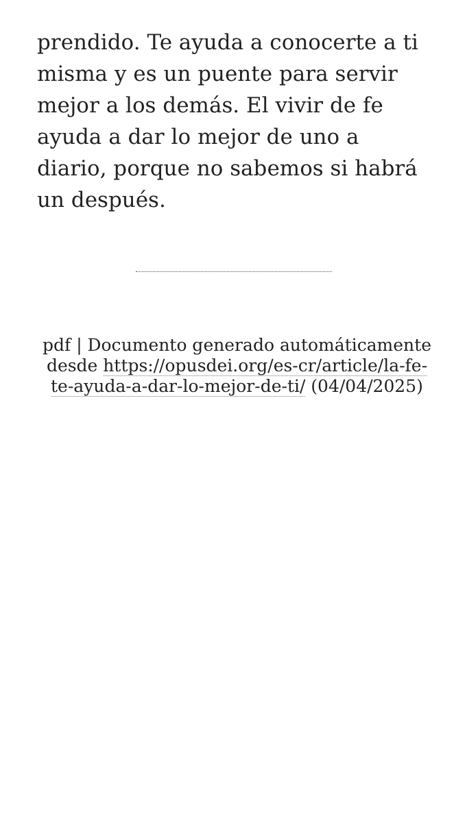prendido. Te ayuda a conocerte a ti misma y es un puente para servir mejor a los demás. El vivir de fe ayuda a dar lo mejor de uno a diario, porque no sabemos si habrá un después.
pdf | Documento generado automáticamente desde https://opusdei.org/es-cr/article/la-fe-te-ayuda-a-dar-lo-mejor-de-ti/ (04/04/2025)